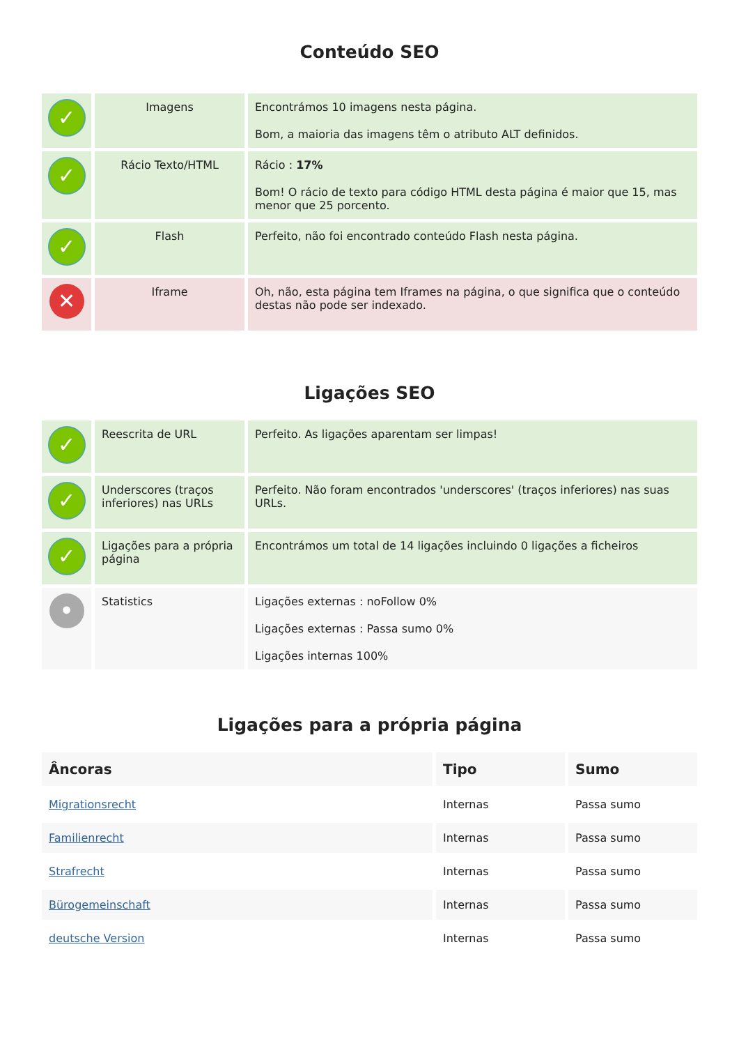Conteúdo SEO
| ✓ | Imagens | Encontrámos 10 imagens nesta página. Bom, a maioria das imagens têm o atributo ALT definidos. |
| ✓ | Rácio Texto/HTML | Rácio : 17% Bom! O rácio de texto para código HTML desta página é maior que 15, mas menor que 25 porcento. |
| ✓ | Flash | Perfeito, não foi encontrado conteúdo Flash nesta página. |
| ✕ | Iframe | Oh, não, esta página tem Iframes na página, o que significa que o conteúdo destas não pode ser indexado. |
Ligações SEO
| ✓ | Reescrita de URL | Perfeito. As ligações aparentam ser limpas! |
| ✓ | Underscores (traços inferiores) nas URLs | Perfeito. Não foram encontrados 'underscores' (traços inferiores) nas suas URLs. |
| ✓ | Ligações para a própria página | Encontrámos um total de 14 ligações incluindo 0 ligações a ficheiros |
| • | Statistics | Ligações externas : noFollow 0% Ligações externas : Passa sumo 0% Ligações internas 100% |
Ligações para a própria página
| Âncoras | Tipo | Sumo |
| --- | --- | --- |
| Migrationsrecht | Internas | Passa sumo |
| Familienrecht | Internas | Passa sumo |
| Strafrecht | Internas | Passa sumo |
| Bürogemeinschaft | Internas | Passa sumo |
| deutsche Version | Internas | Passa sumo |